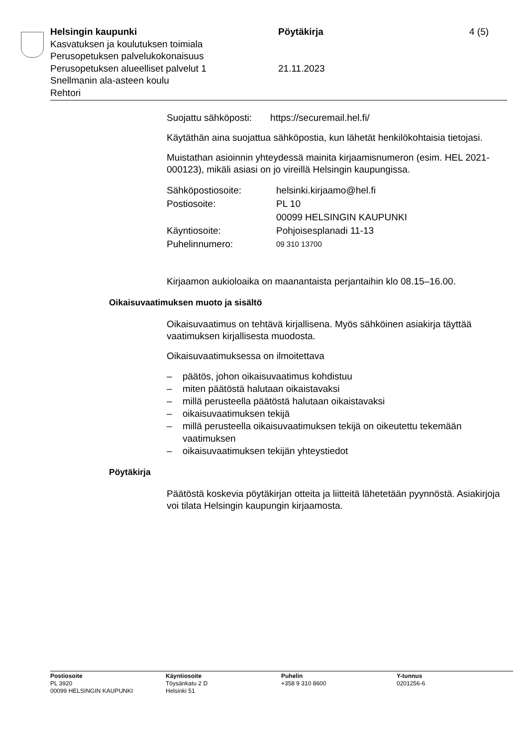Helsingin kaupunki Pöytäkirja 4 (5)
Kasvatuksen ja koulutuksen toimiala
Perusopetuksen palvelukokonaisuus
Perusopetuksen alueelliset palvelut 1 21.11.2023
Snellmanin ala-asteen koulu
Rehtori
Suojattu sähköposti: https://securemail.hel.fi/
Käytäthän aina suojattua sähköpostia, kun lähetät henkilökohtaisia tietojasi.
Muistathan asioinnin yhteydessä mainita kirjaamisnumeron (esim. HEL 2021-000123), mikäli asiasi on jo vireillä Helsingin kaupungissa.
| Sähköpostiosoite: | helsinki.kirjaamo@hel.fi |
| Postiosoite: | PL 10 00099 HELSINGIN KAUPUNKI |
| Käyntiosoite: | Pohjoisesplanadi 11-13 |
| Puhelinnumero: | 09 310 13700 |
Kirjaamon aukioloaika on maanantaista perjantaihin klo 08.15–16.00.
Oikaisuvaatimuksen muoto ja sisältö
Oikaisuvaatimus on tehtävä kirjallisena. Myös sähköinen asiakirja täyttää vaatimuksen kirjallisesta muodosta.
Oikaisuvaatimuksessa on ilmoitettava
– päätös, johon oikaisuvaatimus kohdistuu
– miten päätöstä halutaan oikaistavaksi
– millä perusteella päätöstä halutaan oikaistavaksi
– oikaisuvaatimuksen tekijä
– millä perusteella oikaisuvaatimuksen tekijä on oikeutettu tekemään vaatimuksen
– oikaisuvaatimuksen tekijän yhteystiedot
Pöytäkirja
Päätöstä koskevia pöytäkirjan otteita ja liitteitä lähetetään pyynnöstä. Asiakirjoja voi tilata Helsingin kaupungin kirjaamosta.
Postiosoite
PL 3920
00099 HELSINGIN KAUPUNKI
Käyntiosoite
Töysänkatu 2 D
Helsinki 51
Puhelin
+358 9 310 8600
Y-tunnus
0201256-6